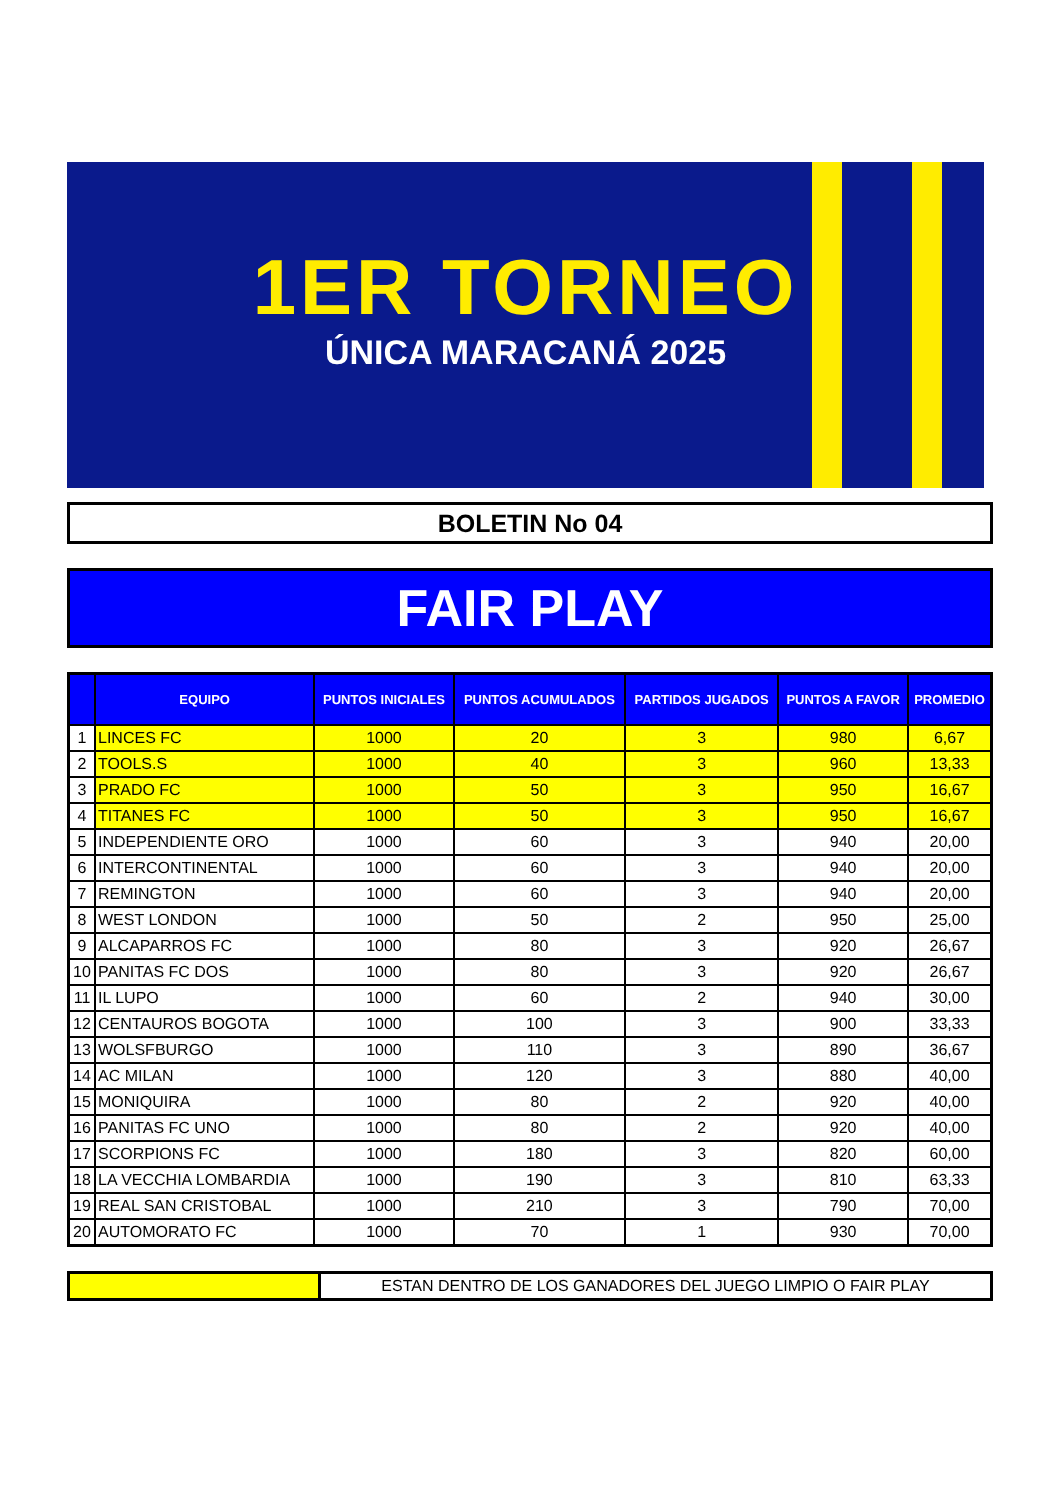1ER TORNEO
ÚNICA MARACANÁ 2025
BOLETIN No 04
FAIR PLAY
| | EQUIPO | PUNTOS INICIALES | PUNTOS ACUMULADOS | PARTIDOS JUGADOS | PUNTOS A FAVOR | PROMEDIO |
| --- | --- | --- | --- | --- | --- | --- |
| 1 | LINCES FC | 1000 | 20 | 3 | 980 | 6,67 |
| 2 | TOOLS.S | 1000 | 40 | 3 | 960 | 13,33 |
| 3 | PRADO FC | 1000 | 50 | 3 | 950 | 16,67 |
| 4 | TITANES FC | 1000 | 50 | 3 | 950 | 16,67 |
| 5 | INDEPENDIENTE ORO | 1000 | 60 | 3 | 940 | 20,00 |
| 6 | INTERCONTINENTAL | 1000 | 60 | 3 | 940 | 20,00 |
| 7 | REMINGTON | 1000 | 60 | 3 | 940 | 20,00 |
| 8 | WEST LONDON | 1000 | 50 | 2 | 950 | 25,00 |
| 9 | ALCAPARROS FC | 1000 | 80 | 3 | 920 | 26,67 |
| 10 | PANITAS FC DOS | 1000 | 80 | 3 | 920 | 26,67 |
| 11 | IL LUPO | 1000 | 60 | 2 | 940 | 30,00 |
| 12 | CENTAUROS BOGOTA | 1000 | 100 | 3 | 900 | 33,33 |
| 13 | WOLSFBURGO | 1000 | 110 | 3 | 890 | 36,67 |
| 14 | AC MILAN | 1000 | 120 | 3 | 880 | 40,00 |
| 15 | MONIQUIRA | 1000 | 80 | 2 | 920 | 40,00 |
| 16 | PANITAS FC UNO | 1000 | 80 | 2 | 920 | 40,00 |
| 17 | SCORPIONS FC | 1000 | 180 | 3 | 820 | 60,00 |
| 18 | LA VECCHIA LOMBARDIA | 1000 | 190 | 3 | 810 | 63,33 |
| 19 | REAL SAN CRISTOBAL | 1000 | 210 | 3 | 790 | 70,00 |
| 20 | AUTOMORATO FC | 1000 | 70 | 1 | 930 | 70,00 |
ESTAN DENTRO DE LOS GANADORES DEL JUEGO LIMPIO O FAIR PLAY